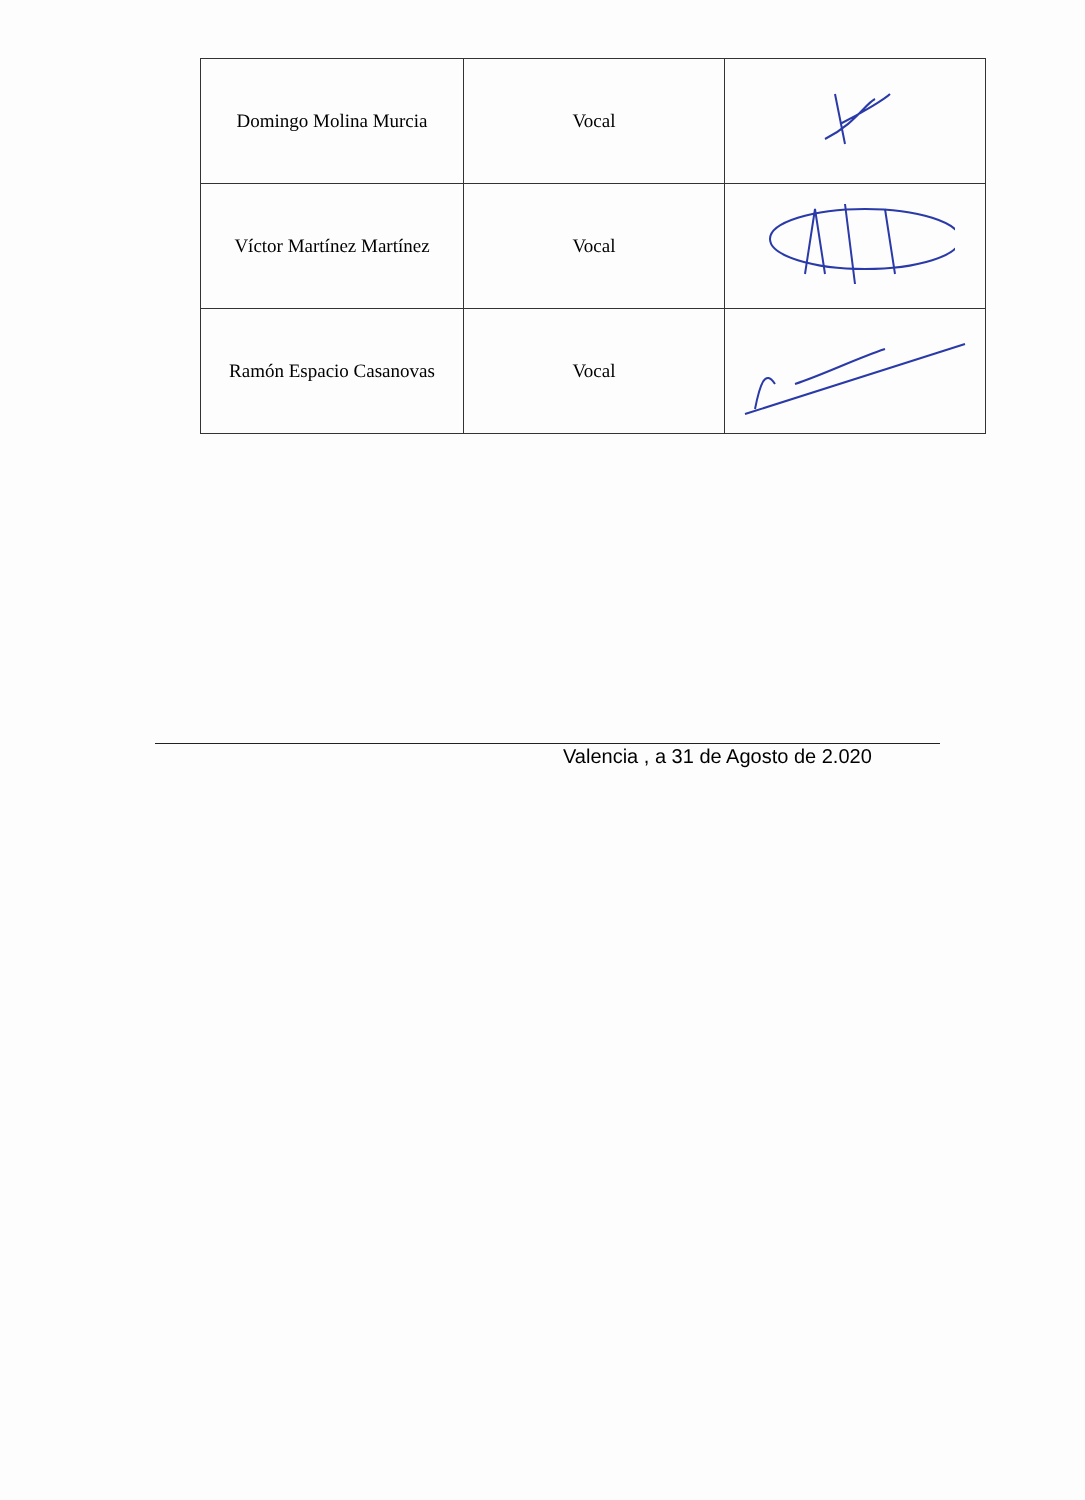| Domingo Molina Murcia | Vocal | |
| Víctor Martínez Martínez | Vocal | |
| Ramón Espacio Casanovas | Vocal | |
Valencia , a 31 de Agosto de 2.020